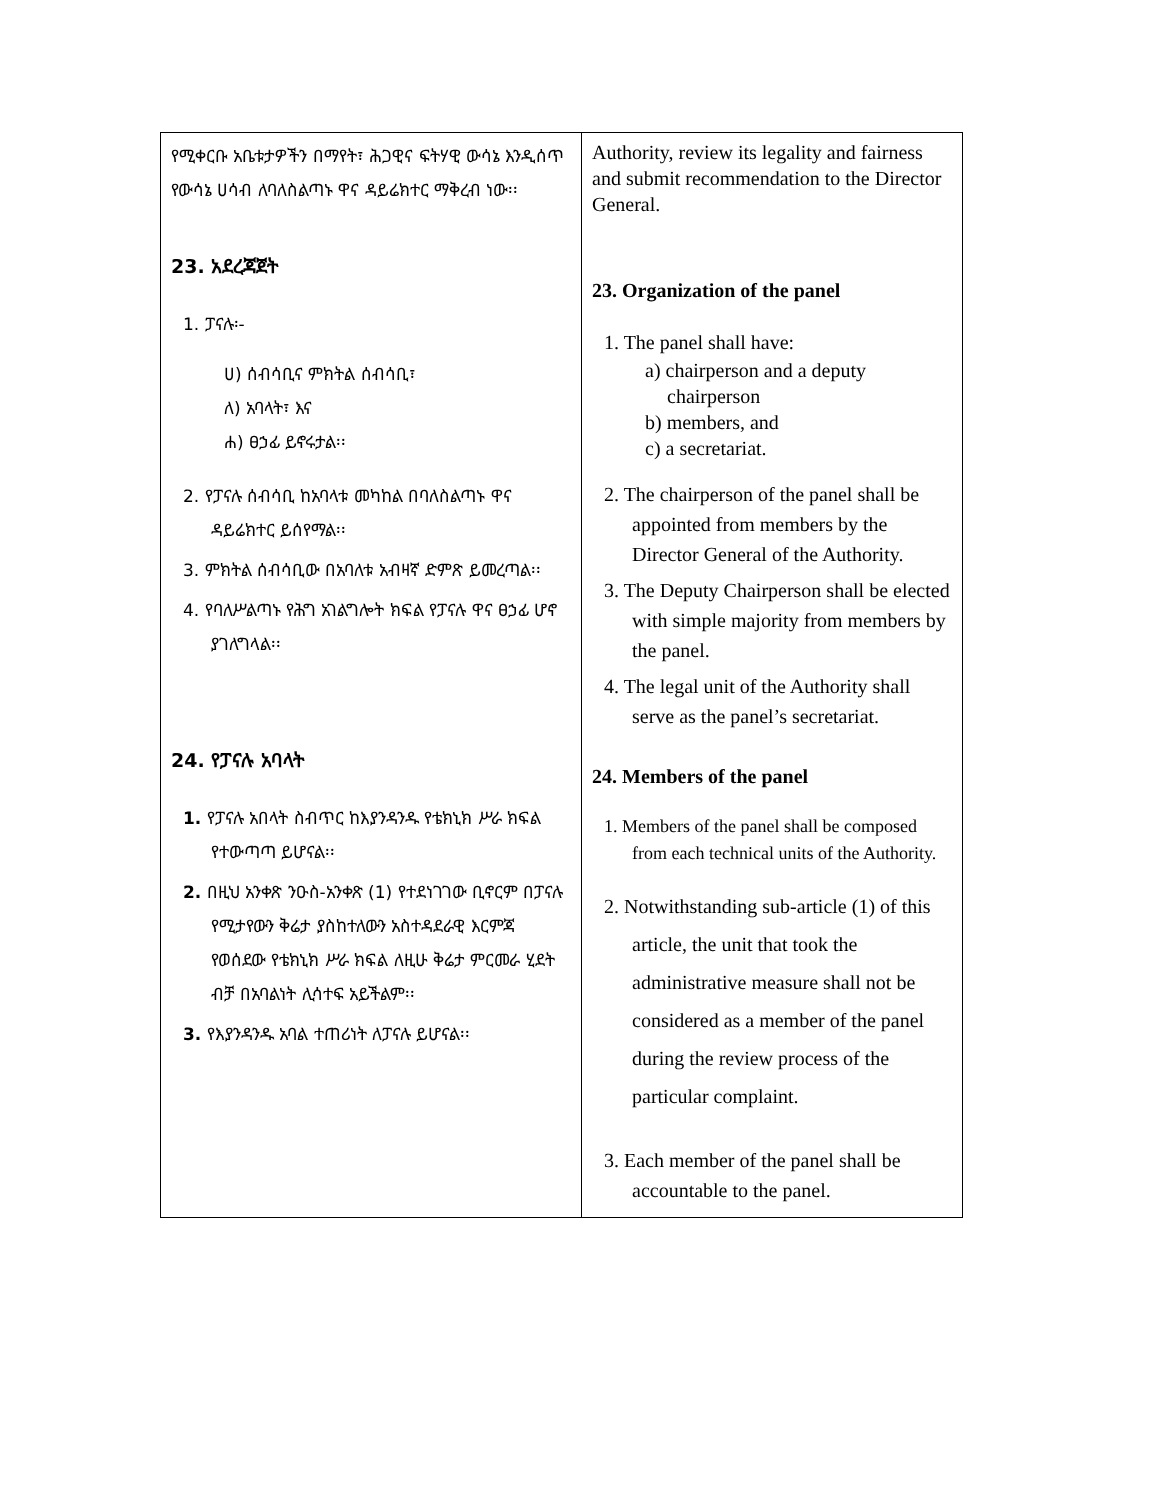| የሚቀርቡ አቤቱታዎችን በማየት፣ ሕጋዊና ፍትሃዊ ውሳኔ እንዲሰጥ የውሳኔ ሀሳብ ለባለስልጣኑ ዋና ዳይሬክተር ማቅረብ ነው፡፡ 23. አደረጃጀት 1. ፓናሉ፡- ሀ) ሰብሳቢና ምክትል ሰብሳቢ፣ ለ) አባላት፣ እና ሐ) ፀኃፊ ይኖሩታል፡፡ 2. የፓናሉ ሰብሳቢ ከአባላቱ መካከል በባለስልጣኑ ዋና ዳይሬክተር ይሰየማል፡፡ 3. ምክትል ሰብሳቢው በአባለቱ አብዛኛ ድምጽ ይመረጣል፡፡ 4. የባለሥልጣኑ የሕግ አገልግሎት ክፍል የፓናሉ ዋና ፀኃፊ ሆኖ ያገለግላል፡፡ 24. የፓናሉ አባላት 1. የፓናሉ አበላት ስብጥር ከእያንዳንዱ የቴክኒክ ሥራ ክፍል የተውጣጣ ይሆናል፡፡ 2. በዚህ አንቀጽ ንዑስ-አንቀጽ (1) የተደነገገው ቢኖርም በፓናሉ የሚታየውን ቅሬታ ያስከተለውን አስተዳደራዊ እርምጃ የወሰደው የቴክኒክ ሥራ ክፍል ለዚሁ ቅሬታ ምርመራ ሂደት ብቻ በአባልነት ሊሳተፍ አይችልም፡፡ 3. የእያንዳንዱ አባል ተጠሪነት ለፓናሉ ይሆናል፡፡ | Authority, review its legality and fairness and submit recommendation to the Director General. 23. Organization of the panel 1. The panel shall have: a) chairperson and a deputy chairperson b) members, and c) a secretariat. 2. The chairperson of the panel shall be appointed from members by the Director General of the Authority. 3. The Deputy Chairperson shall be elected with simple majority from members by the panel. 4. The legal unit of the Authority shall serve as the panel’s secretariat. 24. Members of the panel 1. Members of the panel shall be composed from each technical units of the Authority. 2. Notwithstanding sub-article (1) of this article, the unit that took the administrative measure shall not be considered as a member of the panel during the review process of the particular complaint. 3. Each member of the panel shall be accountable to the panel. |